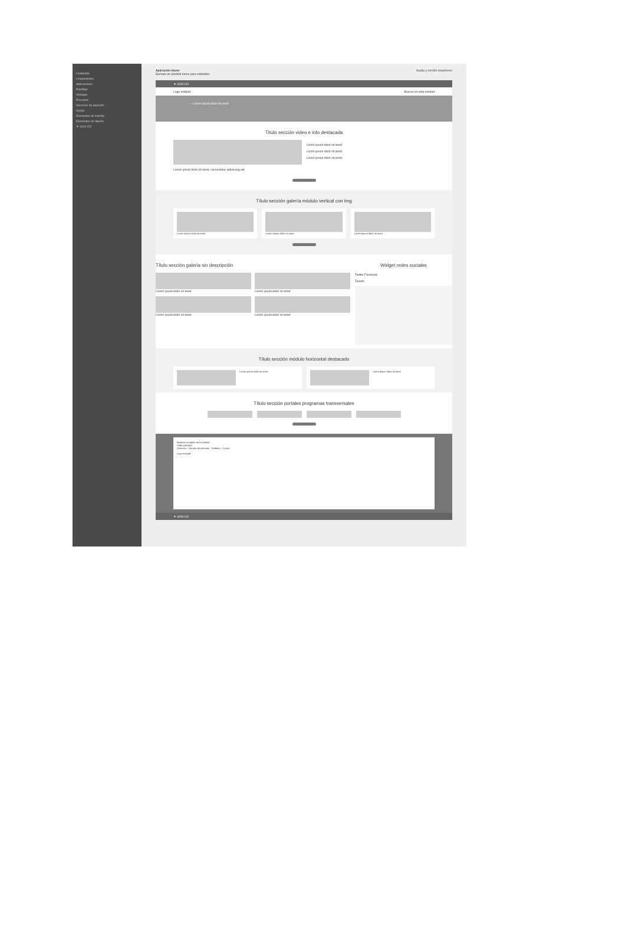Contenido
Lineamientos
Aplicaciones
Plantillas
Ventajas
Recursos
Servicios de atención
Ayuda
Elementos de interfaz
Elementos de diseño
▼ GOV.CO
Aplicación Home
Ejemplo de plantilla home para entidades
Ayuda y versión responsive
▼ GOV.CO
Logo entidad Buscar en esta entidad
‹ Lorem ipsum dolor sit amet
Título sección video e info destacada
Lorem ipsum dolor sit amet, consectetur adipiscing elit
Lorem ipsum dolor sit amet
Lorem ipsum dolor sit amet
Lorem ipsum dolor sit amet
Título sección galería módulo vertical con img
Lorem ipsum dolor sit amet Lorem ipsum dolor sit amet Lorem ipsum dolor sit amet
Título sección galería sin descripción
Lorem ipsum dolor sit amet
Lorem ipsum dolor sit amet
Lorem ipsum dolor sit amet
Lorem ipsum dolor sit amet
Widget redes sociales
Twitter Facebook
Tweets
Título sección módulo horizontal destacado
Lorem ipsum dolor sit amet Lorem ipsum dolor sit amet
Título sección portales programas transversales
Nombre completo de la entidad
Sede principal
Dirección · Horario de atención · Teléfono · Correo
Logo entidad
▼ GOV.CO